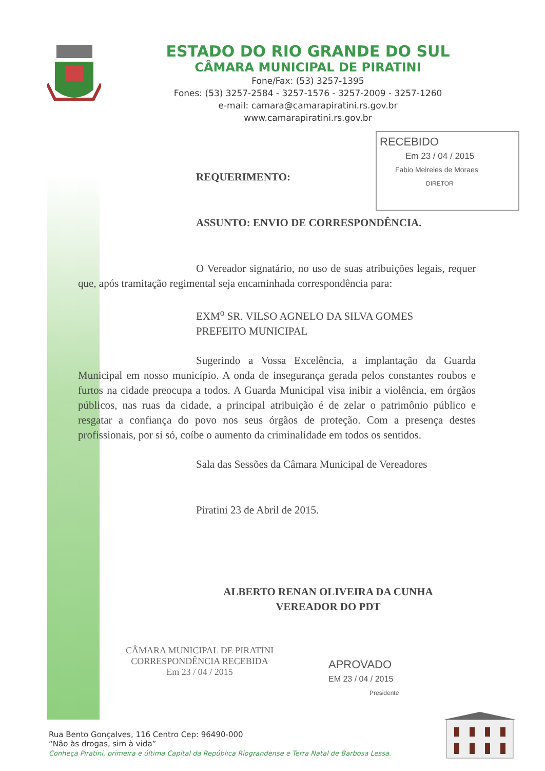ESTADO DO RIO GRANDE DO SUL
CÂMARA MUNICIPAL DE PIRATINI
Fone/Fax: (53) 3257-1395
Fones: (53) 3257-2584 - 3257-1576 - 3257-2009 - 3257-1260
e-mail: camara@camarapiratini.rs.gov.br
www.camarapiratini.rs.gov.br
RECEBIDO
Em 23 / 04 / 2015
Fabio Meireles de Moraes
DIRETOR
REQUERIMENTO:
ASSUNTO: ENVIO DE CORRESPONDÊNCIA.
O Vereador signatário, no uso de suas atribuições legais, requer que, após tramitação regimental seja encaminhada correspondência para:
EXM<sup>o</sup> SR. VILSO AGNELO DA SILVA GOMES
PREFEITO MUNICIPAL
Sugerindo a Vossa Excelência, a implantação da Guarda Municipal em nosso município. A onda de insegurança gerada pelos constantes roubos e furtos na cidade preocupa a todos. A Guarda Municipal visa inibir a violência, em órgãos públicos, nas ruas da cidade, a principal atribuição é de zelar o patrimônio público e resgatar a confiança do povo nos seus órgãos de proteção. Com a presença destes profissionais, por si só, coíbe o aumento da criminalidade em todos os sentidos.
Sala das Sessões da Câmara Municipal de Vereadores
Piratini 23 de Abril de 2015.
ALBERTO RENAN OLIVEIRA DA CUNHA
VEREADOR DO PDT
CÂMARA MUNICIPAL DE PIRATINI
CORRESPONDÊNCIA RECEBIDA
Em 23 / 04 / 2015
APROVADO
EM 23 / 04 / 2015
Presidente
Rua Bento Gonçalves, 116 Centro Cep: 96490-000
“Não às drogas, sim à vida”
Conheça Piratini, primeira e última Capital da República Riograndense e Terra Natal de Barbosa Lessa.